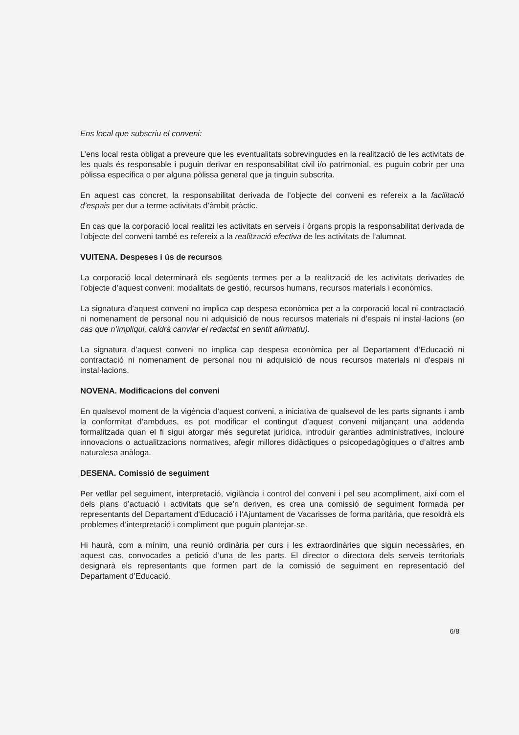Ens local que subscriu el conveni:
L’ens local resta obligat a preveure que les eventualitats sobrevingudes en la realització de les activitats de les quals és responsable i puguin derivar en responsabilitat civil i/o patrimonial, es puguin cobrir per una pòlissa específica o per alguna pòlissa general que ja tinguin subscrita.
En aquest cas concret, la responsabilitat derivada de l’objecte del conveni es refereix a la facilitació d’espais per dur a terme activitats d’àmbit pràctic.
En cas que la corporació local realitzi les activitats en serveis i òrgans propis la responsabilitat derivada de l’objecte del conveni també es refereix a la realització efectiva de les activitats de l’alumnat.
VUITENA. Despeses i ús de recursos
La corporació local determinarà els següents termes per a la realització de les activitats derivades de l’objecte d’aquest conveni: modalitats de gestió, recursos humans, recursos materials i econòmics.
La signatura d’aquest conveni no implica cap despesa econòmica per a la corporació local ni contractació ni nomenament de personal nou ni adquisició de nous recursos materials ni d’espais ni instal·lacions (en cas que n’impliqui, caldrà canviar el redactat en sentit afirmatiu).
La signatura d’aquest conveni no implica cap despesa econòmica per al Departament d’Educació ni contractació ni nomenament de personal nou ni adquisició de nous recursos materials ni d'espais ni instal·lacions.
NOVENA. Modificacions del conveni
En qualsevol moment de la vigència d’aquest conveni, a iniciativa de qualsevol de les parts signants i amb la conformitat d’ambdues, es pot modificar el contingut d’aquest conveni mitjançant una addenda formalitzada quan el fi sigui atorgar més seguretat jurídica, introduir garanties administratives, incloure innovacions o actualitzacions normatives, afegir millores didàctiques o psicopedagògiques o d’altres amb naturalesa anàloga.
DESENA. Comissió de seguiment
Per vetllar pel seguiment, interpretació, vigilància i control del conveni i pel seu acompliment, així com el dels plans d’actuació i activitats que se’n deriven, es crea una comissió de seguiment formada per representants del Departament d'Educació i l’Ajuntament de Vacarisses de forma paritària, que resoldrà els problemes d’interpretació i compliment que puguin plantejar-se.
Hi haurà, com a mínim, una reunió ordinària per curs i les extraordinàries que siguin necessàries, en aquest cas, convocades a petició d’una de les parts. El director o directora dels serveis territorials designarà els representants que formen part de la comissió de seguiment en representació del Departament d’Educació.
6/8